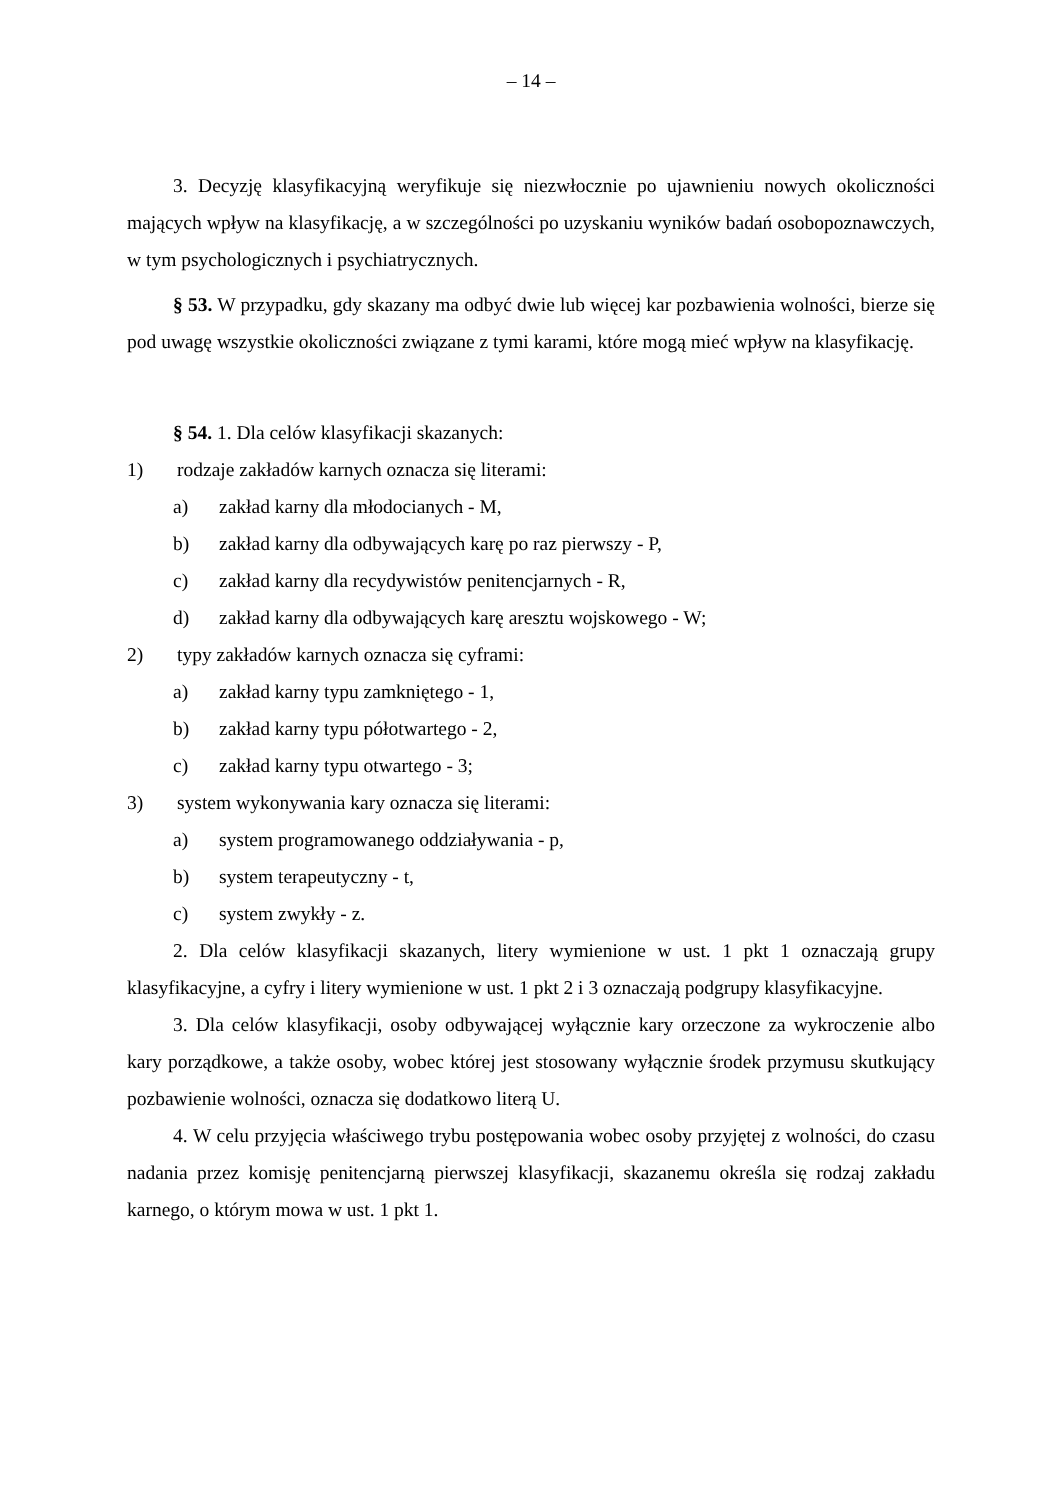– 14 –
3. Decyzję klasyfikacyjną weryfikuje się niezwłocznie po ujawnieniu nowych okoliczności mających wpływ na klasyfikację, a w szczególności po uzyskaniu wyników badań osobopoznawczych, w tym psychologicznych i psychiatrycznych.
§ 53. W przypadku, gdy skazany ma odbyć dwie lub więcej kar pozbawienia wolności, bierze się pod uwagę wszystkie okoliczności związane z tymi karami, które mogą mieć wpływ na klasyfikację.
§ 54. 1. Dla celów klasyfikacji skazanych:
1) rodzaje zakładów karnych oznacza się literami:
a) zakład karny dla młodocianych - M,
b) zakład karny dla odbywających karę po raz pierwszy - P,
c) zakład karny dla recydywistów penitencjarnych - R,
d) zakład karny dla odbywających karę aresztu wojskowego - W;
2) typy zakładów karnych oznacza się cyframi:
a) zakład karny typu zamkniętego - 1,
b) zakład karny typu półotwartego - 2,
c) zakład karny typu otwartego - 3;
3) system wykonywania kary oznacza się literami:
a) system programowanego oddziaływania - p,
b) system terapeutyczny - t,
c) system zwykły - z.
2. Dla celów klasyfikacji skazanych, litery wymienione w ust. 1 pkt 1 oznaczają grupy klasyfikacyjne, a cyfry i litery wymienione w ust. 1 pkt 2 i 3 oznaczają podgrupy klasyfikacyjne.
3. Dla celów klasyfikacji, osoby odbywającej wyłącznie kary orzeczone za wykroczenie albo kary porządkowe, a także osoby, wobec której jest stosowany wyłącznie środek przymusu skutkujący pozbawienie wolności, oznacza się dodatkowo literą U.
4. W celu przyjęcia właściwego trybu postępowania wobec osoby przyjętej z wolności, do czasu nadania przez komisję penitencjarną pierwszej klasyfikacji, skazanemu określa się rodzaj zakładu karnego, o którym mowa w ust. 1 pkt 1.